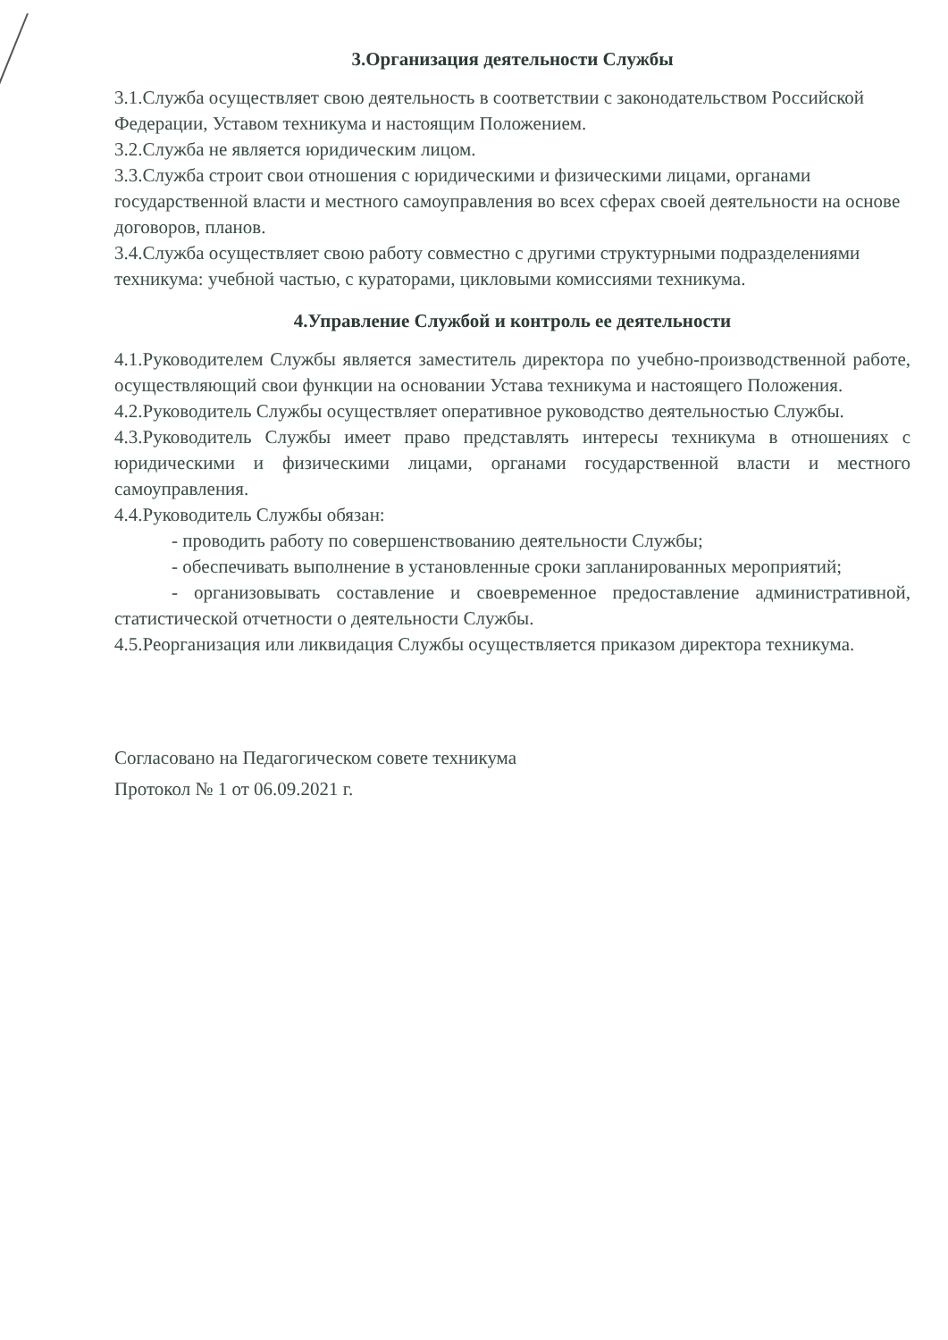3.Организация деятельности Службы
3.1.Служба осуществляет свою деятельность в соответствии с законодательством Российской Федерации, Уставом техникума и настоящим Положением.
3.2.Служба не является юридическим лицом.
3.3.Служба строит свои отношения с юридическими и физическими лицами, органами государственной власти и местного самоуправления во всех сферах своей деятельности на основе договоров, планов.
3.4.Служба осуществляет свою работу совместно с другими структурными подразделениями техникума: учебной частью, с кураторами, цикловыми комиссиями техникума.
4.Управление Службой и контроль ее деятельности
4.1.Руководителем Службы является заместитель директора по учебно-производственной работе, осуществляющий свои функции на основании Устава техникума и настоящего Положения.
4.2.Руководитель Службы осуществляет оперативное руководство деятельностью Службы.
4.3.Руководитель Службы имеет право представлять интересы техникума в отношениях с юридическими и физическими лицами, органами государственной власти и местного самоуправления.
4.4.Руководитель Службы обязан:
- проводить работу по совершенствованию деятельности Службы;
- обеспечивать выполнение в установленные сроки запланированных мероприятий;
- организовывать составление и своевременное предоставление административной, статистической отчетности о деятельности Службы.
4.5.Реорганизация или ликвидация Службы осуществляется приказом директора техникума.
Согласовано на Педагогическом совете техникума
Протокол № 1 от 06.09.2021 г.